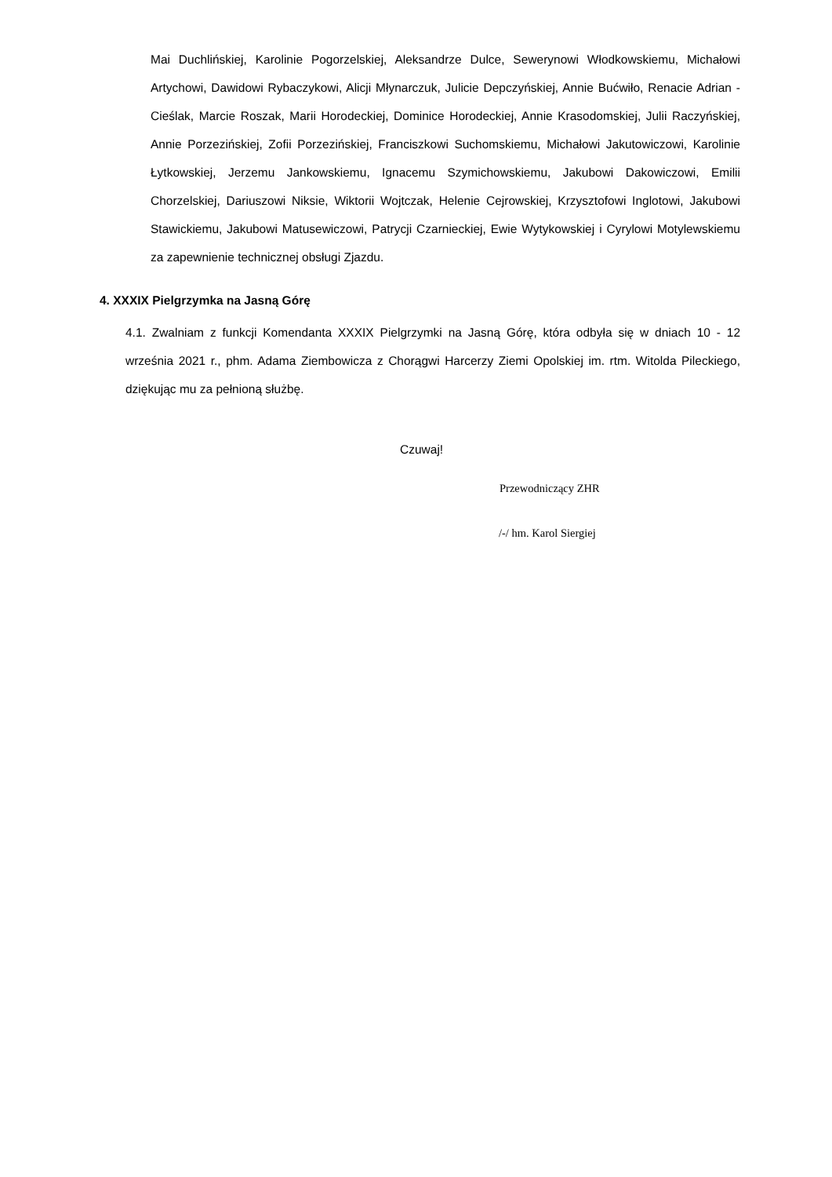Mai Duchlińskiej, Karolinie Pogorzelskiej, Aleksandrze Dulce, Sewerynowi Włodkowskiemu, Michałowi Artychowi, Dawidowi Rybaczykowi, Alicji Młynarczuk, Julicie Depczyńskiej, Annie Bućwiło, Renacie Adrian - Cieślak, Marcie Roszak, Marii Horodeckiej, Dominice Horodeckiej, Annie Krasodomskiej, Julii Raczyńskiej, Annie Porzezińskiej, Zofii Porzezińskiej, Franciszkowi Suchomskiemu, Michałowi Jakutowiczowi, Karolinie Łytkowskiej, Jerzemu Jankowskiemu, Ignacemu Szymichowskiemu, Jakubowi Dakowiczowi, Emilii Chorzelskiej, Dariuszowi Niksie, Wiktorii Wojtczak, Helenie Cejrowskiej, Krzysztofowi Inglotowi, Jakubowi Stawickiemu, Jakubowi Matusewiczowi, Patrycji Czarnieckiej, Ewie Wytykowskiej i Cyrylowi Motylewskiemu za zapewnienie technicznej obsługi Zjazdu.
4. XXXIX Pielgrzymka na Jasną Górę
4.1. Zwalniam z funkcji Komendanta XXXIX Pielgrzymki na Jasną Górę, która odbyła się w dniach 10 - 12 września 2021 r., phm. Adama Ziembowicza z Chorągwi Harcerzy Ziemi Opolskiej im. rtm. Witolda Pileckiego, dziękując mu za pełnioną służbę.
Czuwaj!
Przewodniczący ZHR
/-/ hm. Karol Siergiej